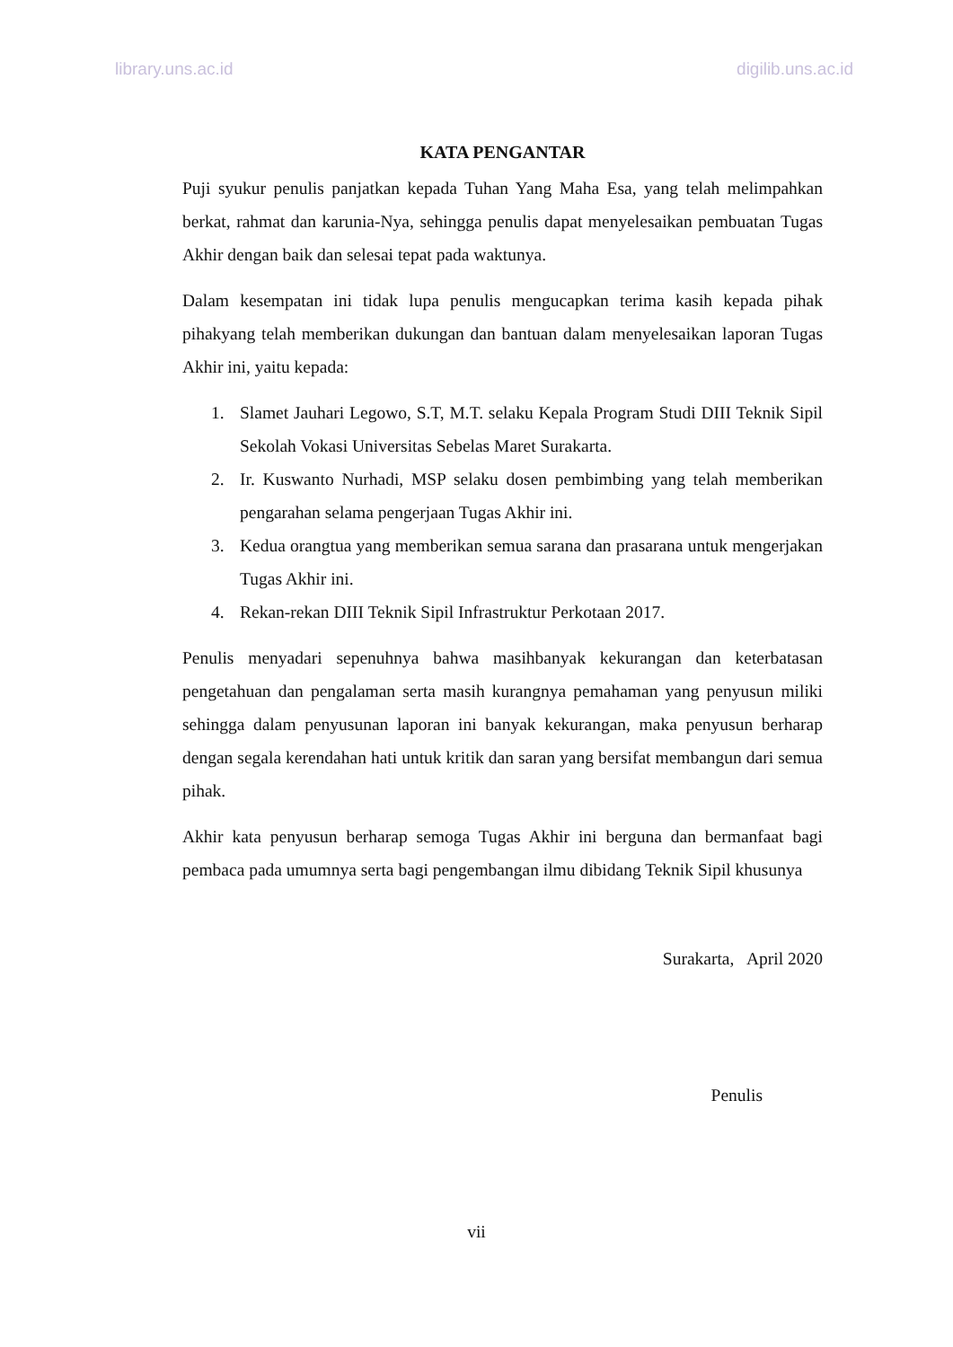library.uns.ac.id digilib.uns.ac.id
KATA PENGANTAR
Puji syukur penulis panjatkan kepada Tuhan Yang Maha Esa, yang telah melimpahkan berkat, rahmat dan karunia-Nya, sehingga penulis dapat menyelesaikan pembuatan Tugas Akhir dengan baik dan selesai tepat pada waktunya.
Dalam kesempatan ini tidak lupa penulis mengucapkan terima kasih kepada pihak pihakyang telah memberikan dukungan dan bantuan dalam menyelesaikan laporan Tugas Akhir ini, yaitu kepada:
1. Slamet Jauhari Legowo, S.T, M.T. selaku Kepala Program Studi DIII Teknik Sipil Sekolah Vokasi Universitas Sebelas Maret Surakarta.
2. Ir. Kuswanto Nurhadi, MSP selaku dosen pembimbing yang telah memberikan pengarahan selama pengerjaan Tugas Akhir ini.
3. Kedua orangtua yang memberikan semua sarana dan prasarana untuk mengerjakan Tugas Akhir ini.
4. Rekan-rekan DIII Teknik Sipil Infrastruktur Perkotaan 2017.
Penulis menyadari sepenuhnya bahwa masihbanyak kekurangan dan keterbatasan pengetahuan dan pengalaman serta masih kurangnya pemahaman yang penyusun miliki sehingga dalam penyusunan laporan ini banyak kekurangan, maka penyusun berharap dengan segala kerendahan hati untuk kritik dan saran yang bersifat membangun dari semua pihak.
Akhir kata penyusun berharap semoga Tugas Akhir ini berguna dan bermanfaat bagi pembaca pada umumnya serta bagi pengembangan ilmu dibidang Teknik Sipil khusunya
Surakarta, April 2020
Penulis
vii